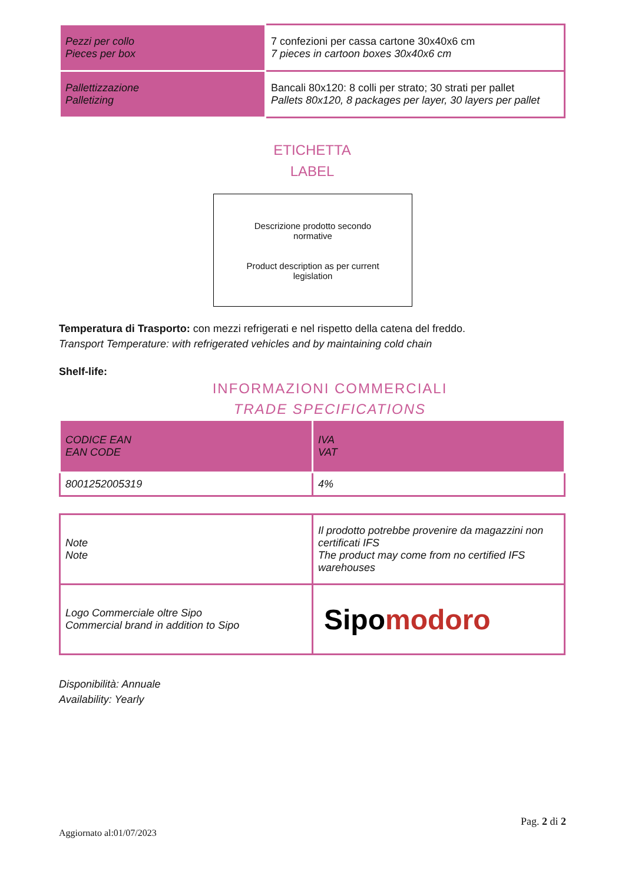| Pezzi per collo Pieces per box | 7 confezioni per cassa cartone 30x40x6 cm 7 pieces in cartoon boxes 30x40x6 cm |
| Pallettizzazione Palletizing | Bancali 80x120: 8 colli per strato; 30 strati per pallet Pallets 80x120, 8 packages per layer, 30 layers per pallet |
ETICHETTA
LABEL
Descrizione prodotto secondo
normative
Product description as per current
legislation
Temperatura di Trasporto: con mezzi refrigerati e nel rispetto della catena del freddo.
Transport Temperature: with refrigerated vehicles and by maintaining cold chain
Shelf-life:
INFORMAZIONI COMMERCIALI
TRADE SPECIFICATIONS
| CODICE EAN EAN CODE | IVA VAT |
| 8001252005319 | 4% |
| Note Note | Il prodotto potrebbe provenire da magazzini non certificati IFS The product may come from no certified IFS warehouses |
| Logo Commerciale oltre Sipo Commercial brand in addition to Sipo | Sipo modoro |
Disponibilità: Annuale
Availability: Yearly
Pag. 2 di 2
Aggiornato al:01/07/2023